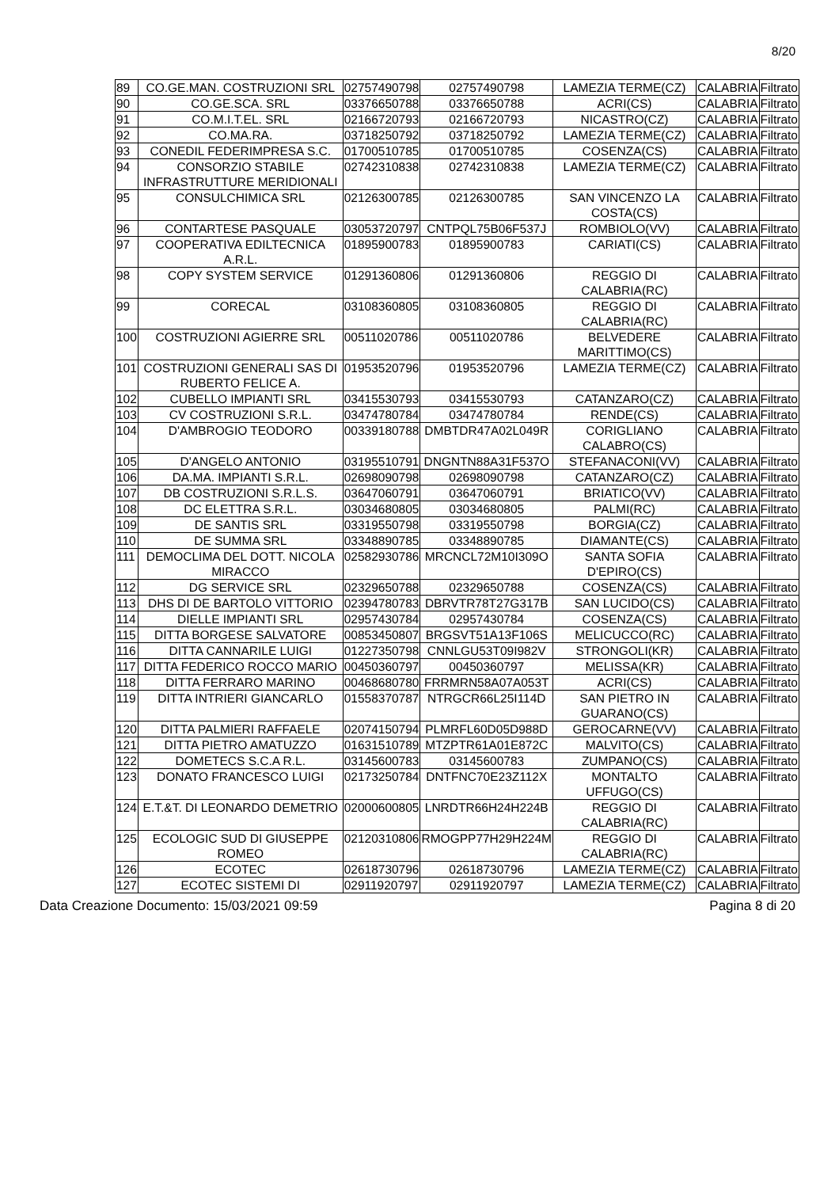8/20
| 89 | CO.GE.MAN. COSTRUZIONI SRL | 02757490798 | 02757490798 | LAMEZIA TERME(CZ) | CALABRIA | Filtrato |
| 90 | CO.GE.SCA. SRL | 03376650788 | 03376650788 | ACRI(CS) | CALABRIA | Filtrato |
| 91 | CO.M.I.T.EL. SRL | 02166720793 | 02166720793 | NICASTRO(CZ) | CALABRIA | Filtrato |
| 92 | CO.MA.RA. | 03718250792 | 03718250792 | LAMEZIA TERME(CZ) | CALABRIA | Filtrato |
| 93 | CONEDIL FEDERIMPRESA S.C. | 01700510785 | 01700510785 | COSENZA(CS) | CALABRIA | Filtrato |
| 94 | CONSORZIO STABILE INFRASTRUTTURE MERIDIONALI | 02742310838 | 02742310838 | LAMEZIA TERME(CZ) | CALABRIA | Filtrato |
| 95 | CONSULCHIMICA SRL | 02126300785 | 02126300785 | SAN VINCENZO LA COSTA(CS) | CALABRIA | Filtrato |
| 96 | CONTARTESE PASQUALE | 03053720797 | CNTPQL75B06F537J | ROMBIOLO(VV) | CALABRIA | Filtrato |
| 97 | COOPERATIVA EDILTECNICA A.R.L. | 01895900783 | 01895900783 | CARIATI(CS) | CALABRIA | Filtrato |
| 98 | COPY SYSTEM SERVICE | 01291360806 | 01291360806 | REGGIO DI CALABRIA(RC) | CALABRIA | Filtrato |
| 99 | CORECAL | 03108360805 | 03108360805 | REGGIO DI CALABRIA(RC) | CALABRIA | Filtrato |
| 100 | COSTRUZIONI AGIERRE SRL | 00511020786 | 00511020786 | BELVEDERE MARITTIMO(CS) | CALABRIA | Filtrato |
| 101 | COSTRUZIONI GENERALI SAS DI RUBERTO FELICE A. | 01953520796 | 01953520796 | LAMEZIA TERME(CZ) | CALABRIA | Filtrato |
| 102 | CUBELLO IMPIANTI SRL | 03415530793 | 03415530793 | CATANZARO(CZ) | CALABRIA | Filtrato |
| 103 | CV COSTRUZIONI S.R.L. | 03474780784 | 03474780784 | RENDE(CS) | CALABRIA | Filtrato |
| 104 | D'AMBROGIO TEODORO | 00339180788 | DMBTDR47A02L049R | CORIGLIANO CALABRO(CS) | CALABRIA | Filtrato |
| 105 | D'ANGELO ANTONIO | 03195510791 | DNGNTN88A31F537O | STEFANACONI(VV) | CALABRIA | Filtrato |
| 106 | DA.MA. IMPIANTI S.R.L. | 02698090798 | 02698090798 | CATANZARO(CZ) | CALABRIA | Filtrato |
| 107 | DB COSTRUZIONI S.R.L.S. | 03647060791 | 03647060791 | BRIATICO(VV) | CALABRIA | Filtrato |
| 108 | DC ELETTRA S.R.L. | 03034680805 | 03034680805 | PALMI(RC) | CALABRIA | Filtrato |
| 109 | DE SANTIS SRL | 03319550798 | 03319550798 | BORGIA(CZ) | CALABRIA | Filtrato |
| 110 | DE SUMMA SRL | 03348890785 | 03348890785 | DIAMANTE(CS) | CALABRIA | Filtrato |
| 111 | DEMOCLIMA DEL DOTT. NICOLA MIRACCO | 02582930786 | MRCNCL72M10I309O | SANTA SOFIA D'EPIRO(CS) | CALABRIA | Filtrato |
| 112 | DG SERVICE SRL | 02329650788 | 02329650788 | COSENZA(CS) | CALABRIA | Filtrato |
| 113 | DHS DI DE BARTOLO VITTORIO | 02394780783 | DBRVTR78T27G317B | SAN LUCIDO(CS) | CALABRIA | Filtrato |
| 114 | DIELLE IMPIANTI SRL | 02957430784 | 02957430784 | COSENZA(CS) | CALABRIA | Filtrato |
| 115 | DITTA BORGESE SALVATORE | 00853450807 | BRGSVT51A13F106S | MELICUCCO(RC) | CALABRIA | Filtrato |
| 116 | DITTA CANNARILE LUIGI | 01227350798 | CNNLGU53T09I982V | STRONGOLI(KR) | CALABRIA | Filtrato |
| 117 | DITTA FEDERICO ROCCO MARIO | 00450360797 | 00450360797 | MELISSA(KR) | CALABRIA | Filtrato |
| 118 | DITTA FERRARO MARINO | 00468680780 | FRRMRN58A07A053T | ACRI(CS) | CALABRIA | Filtrato |
| 119 | DITTA INTRIERI GIANCARLO | 01558370787 | NTRGCR66L25I114D | SAN PIETRO IN GUARANO(CS) | CALABRIA | Filtrato |
| 120 | DITTA PALMIERI RAFFAELE | 02074150794 | PLMRFL60D05D988D | GEROCARNE(VV) | CALABRIA | Filtrato |
| 121 | DITTA PIETRO AMATUZZO | 01631510789 | MTZPTR61A01E872C | MALVITO(CS) | CALABRIA | Filtrato |
| 122 | DOMETECS S.C.A R.L. | 03145600783 | 03145600783 | ZUMPANO(CS) | CALABRIA | Filtrato |
| 123 | DONATO FRANCESCO LUIGI | 02173250784 | DNTFNC70E23Z112X | MONTALTO UFFUGO(CS) | CALABRIA | Filtrato |
| 124 | E.T.&T. DI LEONARDO DEMETRIO | 02000600805 | LNRDTR66H24H224B | REGGIO DI CALABRIA(RC) | CALABRIA | Filtrato |
| 125 | ECOLOGIC SUD DI GIUSEPPE ROMEO | 02120310806 | RMOGPP77H29H224M | REGGIO DI CALABRIA(RC) | CALABRIA | Filtrato |
| 126 | ECOTEC | 02618730796 | 02618730796 | LAMEZIA TERME(CZ) | CALABRIA | Filtrato |
| 127 | ECOTEC SISTEMI DI | 02911920797 | 02911920797 | LAMEZIA TERME(CZ) | CALABRIA | Filtrato |
Data Creazione Documento: 15/03/2021 09:59 Pagina 8 di 20